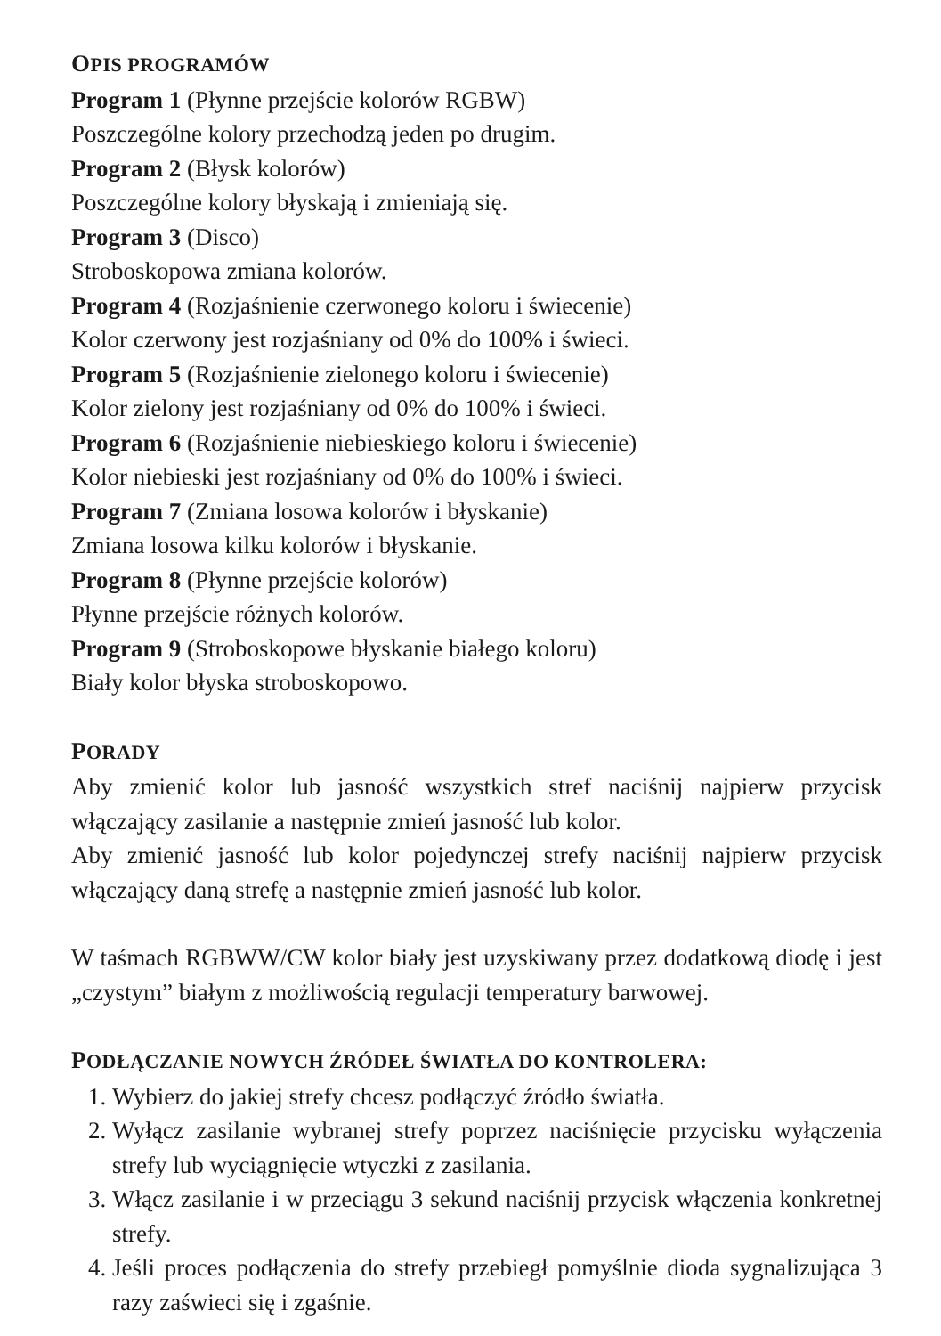OPIS PROGRAMÓW
Program 1 (Płynne przejście kolorów RGBW)
Poszczególne kolory przechodzą jeden po drugim.
Program 2 (Błysk kolorów)
Poszczególne kolory błyskają i zmieniają się.
Program 3 (Disco)
Stroboskopowa zmiana kolorów.
Program 4 (Rozjaśnienie czerwonego koloru i świecenie)
Kolor czerwony jest rozjaśniany od 0% do 100% i świeci.
Program 5 (Rozjaśnienie zielonego koloru i świecenie)
Kolor zielony jest rozjaśniany od 0% do 100% i świeci.
Program 6 (Rozjaśnienie niebieskiego koloru i świecenie)
Kolor niebieski jest rozjaśniany od 0% do 100% i świeci.
Program 7 (Zmiana losowa kolorów i błyskanie)
Zmiana losowa kilku kolorów i błyskanie.
Program 8 (Płynne przejście kolorów)
Płynne przejście różnych kolorów.
Program 9 (Stroboskopowe błyskanie białego koloru)
Biały kolor błyska stroboskopowo.
PORADY
Aby zmienić kolor lub jasność wszystkich stref naciśnij najpierw przycisk włączający zasilanie a następnie zmień jasność lub kolor.
Aby zmienić jasność lub kolor pojedynczej strefy naciśnij najpierw przycisk włączający daną strefę a następnie zmień jasność lub kolor.
W taśmach RGBWW/CW kolor biały jest uzyskiwany przez dodatkową diodę i jest „czystym” białym z możliwością regulacji temperatury barwowej.
PODŁĄCZANIE NOWYCH ŹRÓDEŁ ŚWIATŁA DO KONTROLERA:
1. Wybierz do jakiej strefy chcesz podłączyć źródło światła.
2. Wyłącz zasilanie wybranej strefy poprzez naciśnięcie przycisku wyłączenia strefy lub wyciągnięcie wtyczki z zasilania.
3. Włącz zasilanie i w przeciągu 3 sekund naciśnij przycisk włączenia konkretnej strefy.
4. Jeśli proces podłączenia do strefy przebiegł pomyślnie dioda sygnalizująca 3 razy zaświeci się i zgaśnie.